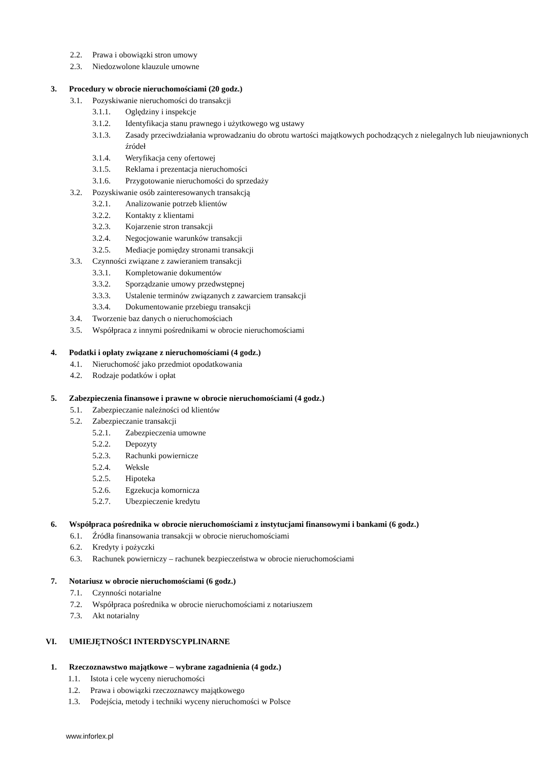2.2. Prawa i obowiązki stron umowy
2.3. Niedozwolone klauzule umowne
3. Procedury w obrocie nieruchomościami (20 godz.)
3.1. Pozyskiwanie nieruchomości do transakcji
3.1.1. Oględziny i inspekcje
3.1.2. Identyfikacja stanu prawnego i użytkowego wg ustawy
3.1.3. Zasady przeciwdziałania wprowadzaniu do obrotu wartości majątkowych pochodzących z nielegalnych lub nieujawnionych źródeł
3.1.4. Weryfikacja ceny ofertowej
3.1.5. Reklama i prezentacja nieruchomości
3.1.6. Przygotowanie nieruchomości do sprzedaży
3.2. Pozyskiwanie osób zainteresowanych transakcją
3.2.1. Analizowanie potrzeb klientów
3.2.2. Kontakty z klientami
3.2.3. Kojarzenie stron transakcji
3.2.4. Negocjowanie warunków transakcji
3.2.5. Mediacje pomiędzy stronami transakcji
3.3. Czynności związane z zawieraniem transakcji
3.3.1. Kompletowanie dokumentów
3.3.2. Sporządzanie umowy przedwstępnej
3.3.3. Ustalenie terminów związanych z zawarciem transakcji
3.3.4. Dokumentowanie przebiegu transakcji
3.4. Tworzenie baz danych o nieruchomościach
3.5. Współpraca z innymi pośrednikami w obrocie nieruchomościami
4. Podatki i opłaty związane z nieruchomościami (4 godz.)
4.1. Nieruchomość jako przedmiot opodatkowania
4.2. Rodzaje podatków i opłat
5. Zabezpieczenia finansowe i prawne w obrocie nieruchomościami (4 godz.)
5.1. Zabezpieczanie należności od klientów
5.2. Zabezpieczanie transakcji
5.2.1. Zabezpieczenia umowne
5.2.2. Depozyty
5.2.3. Rachunki powiernicze
5.2.4. Weksle
5.2.5. Hipoteka
5.2.6. Egzekucja komornicza
5.2.7. Ubezpieczenie kredytu
6. Współpraca pośrednika w obrocie nieruchomościami z instytucjami finansowymi i bankami (6 godz.)
6.1. Źródła finansowania transakcji w obrocie nieruchomościami
6.2. Kredyty i pożyczki
6.3. Rachunek powierniczy – rachunek bezpieczeństwa w obrocie nieruchomościami
7. Notariusz w obrocie nieruchomościami (6 godz.)
7.1. Czynności notarialne
7.2. Współpraca pośrednika w obrocie nieruchomościami z notariuszem
7.3. Akt notarialny
VI. UMIEJĘTNOŚCI INTERDYSCYPLINARNE
1. Rzeczoznawstwo majątkowe – wybrane zagadnienia (4 godz.)
1.1. Istota i cele wyceny nieruchomości
1.2. Prawa i obowiązki rzeczoznawcy majątkowego
1.3. Podejścia, metody i techniki wyceny nieruchomości w Polsce
www.inforlex.pl